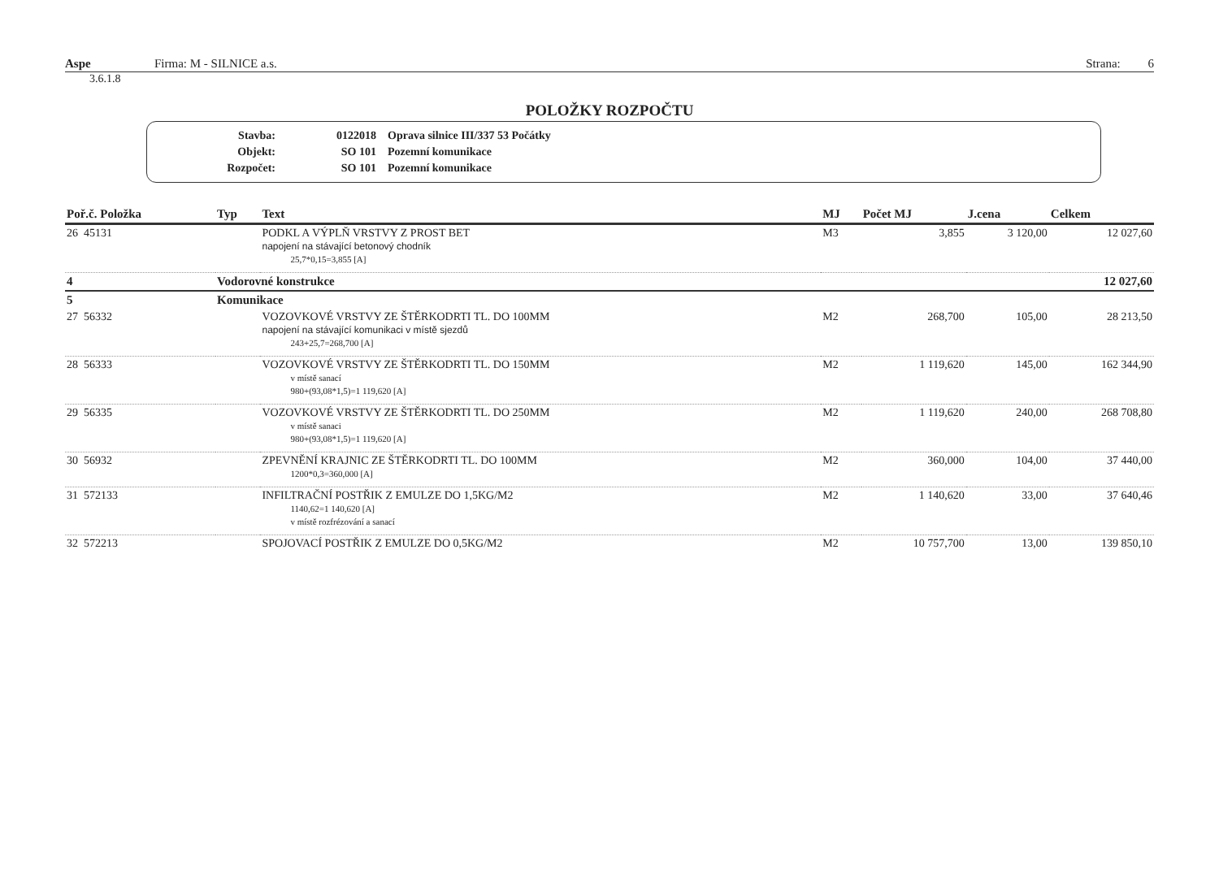Aspe Firma: M - SILNICE a.s. Strana: 6
3.6.1.8
POLOŽKY ROZPOČTU
| Stavba: | 0122018 | Oprava silnice III/337 53 Počátky |
| Objekt: | SO 101 | Pozemní komunikace |
| Rozpočet: | SO 101 | Pozemní komunikace |
| Poř.č. Položka | Typ | Text | MJ | Počet MJ | J.cena | Celkem |
| --- | --- | --- | --- | --- | --- | --- |
| 26 45131 | | PODKL A VÝPLŇ VRSTVY Z PROST BET napojení na stávající betonový chodník 25,7*0,15=3,855 [A] | M3 | 3,855 | 3 120,00 | 12 027,60 |
| 4 | Vodorovné konstrukce | | | | | 12 027,60 |
| 5 | Komunikace | | | | | |
| 27 56332 | | VOZOVKOVÉ VRSTVY ZE ŠTĚRKODRTI TL. DO 100MM napojení na stávající komunikaci v místě sjezdů 243+25,7=268,700 [A] | M2 | 268,700 | 105,00 | 28 213,50 |
| 28 56333 | | VOZOVKOVÉ VRSTVY ZE ŠTĚRKODRTI TL. DO 150MM v místě sanací 980+(93,08*1,5)=1 119,620 [A] | M2 | 1 119,620 | 145,00 | 162 344,90 |
| 29 56335 | | VOZOVKOVÉ VRSTVY ZE ŠTĚRKODRTI TL. DO 250MM v místě sanaci 980+(93,08*1,5)=1 119,620 [A] | M2 | 1 119,620 | 240,00 | 268 708,80 |
| 30 56932 | | ZPEVNĚNÍ KRAJNIC ZE ŠTĚRKODRTI TL. DO 100MM 1200*0,3=360,000 [A] | M2 | 360,000 | 104,00 | 37 440,00 |
| 31 572133 | | INFILTRAČNÍ POSTŘIK Z EMULZE DO 1,5KG/M2 1140,62=1 140,620 [A] v místě rozfrézování a sanací | M2 | 1 140,620 | 33,00 | 37 640,46 |
| 32 572213 | | SPOJOVACÍ POSTŘIK Z EMULZE DO 0,5KG/M2 | M2 | 10 757,700 | 13,00 | 139 850,10 |